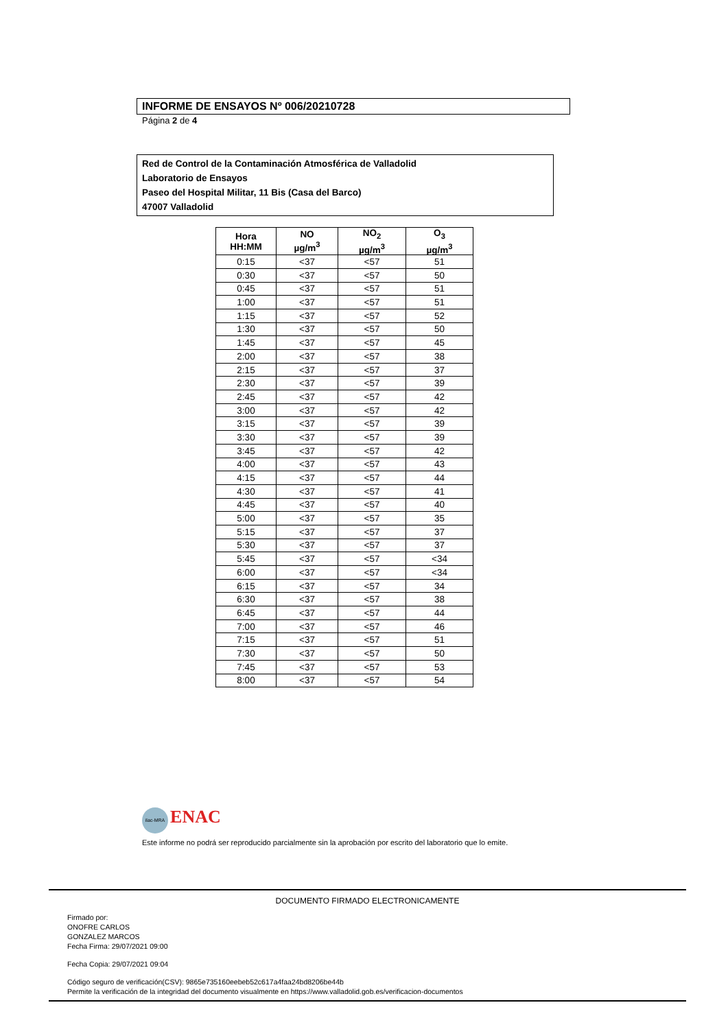INFORME DE ENSAYOS Nº 006/20210728
Página 2 de 4
Red de Control de la Contaminación Atmosférica de Valladolid
Laboratorio de Ensayos
Paseo del Hospital Militar, 11 Bis (Casa del Barco)
47007 Valladolid
| Hora HH:MM | NO µg/m<sup>3</sup> | NO<sub>2</sub> µg/m<sup>3</sup> | O<sub>3</sub> µg/m<sup>3</sup> |
| --- | --- | --- | --- |
| 0:15 | <37 | <57 | 51 |
| 0:30 | <37 | <57 | 50 |
| 0:45 | <37 | <57 | 51 |
| 1:00 | <37 | <57 | 51 |
| 1:15 | <37 | <57 | 52 |
| 1:30 | <37 | <57 | 50 |
| 1:45 | <37 | <57 | 45 |
| 2:00 | <37 | <57 | 38 |
| 2:15 | <37 | <57 | 37 |
| 2:30 | <37 | <57 | 39 |
| 2:45 | <37 | <57 | 42 |
| 3:00 | <37 | <57 | 42 |
| 3:15 | <37 | <57 | 39 |
| 3:30 | <37 | <57 | 39 |
| 3:45 | <37 | <57 | 42 |
| 4:00 | <37 | <57 | 43 |
| 4:15 | <37 | <57 | 44 |
| 4:30 | <37 | <57 | 41 |
| 4:45 | <37 | <57 | 40 |
| 5:00 | <37 | <57 | 35 |
| 5:15 | <37 | <57 | 37 |
| 5:30 | <37 | <57 | 37 |
| 5:45 | <37 | <57 | <34 |
| 6:00 | <37 | <57 | <34 |
| 6:15 | <37 | <57 | 34 |
| 6:30 | <37 | <57 | 38 |
| 6:45 | <37 | <57 | 44 |
| 7:00 | <37 | <57 | 46 |
| 7:15 | <37 | <57 | 51 |
| 7:30 | <37 | <57 | 50 |
| 7:45 | <37 | <57 | 53 |
| 8:00 | <37 | <57 | 54 |
ilac-MRA ENAC
Este informe no podrá ser reproducido parcialmente sin la aprobación por escrito del laboratorio que lo emite.
DOCUMENTO FIRMADO ELECTRONICAMENTE
Firmado por:
ONOFRE CARLOS
GONZALEZ MARCOS
Fecha Firma: 29/07/2021 09:00
Fecha Copia: 29/07/2021 09:04
Código seguro de verificación(CSV): 9865e735160eebeb52c617a4faa24bd8206be44b
Permite la verificación de la integridad del documento visualmente en https://www.valladolid.gob.es/verificacion-documentos